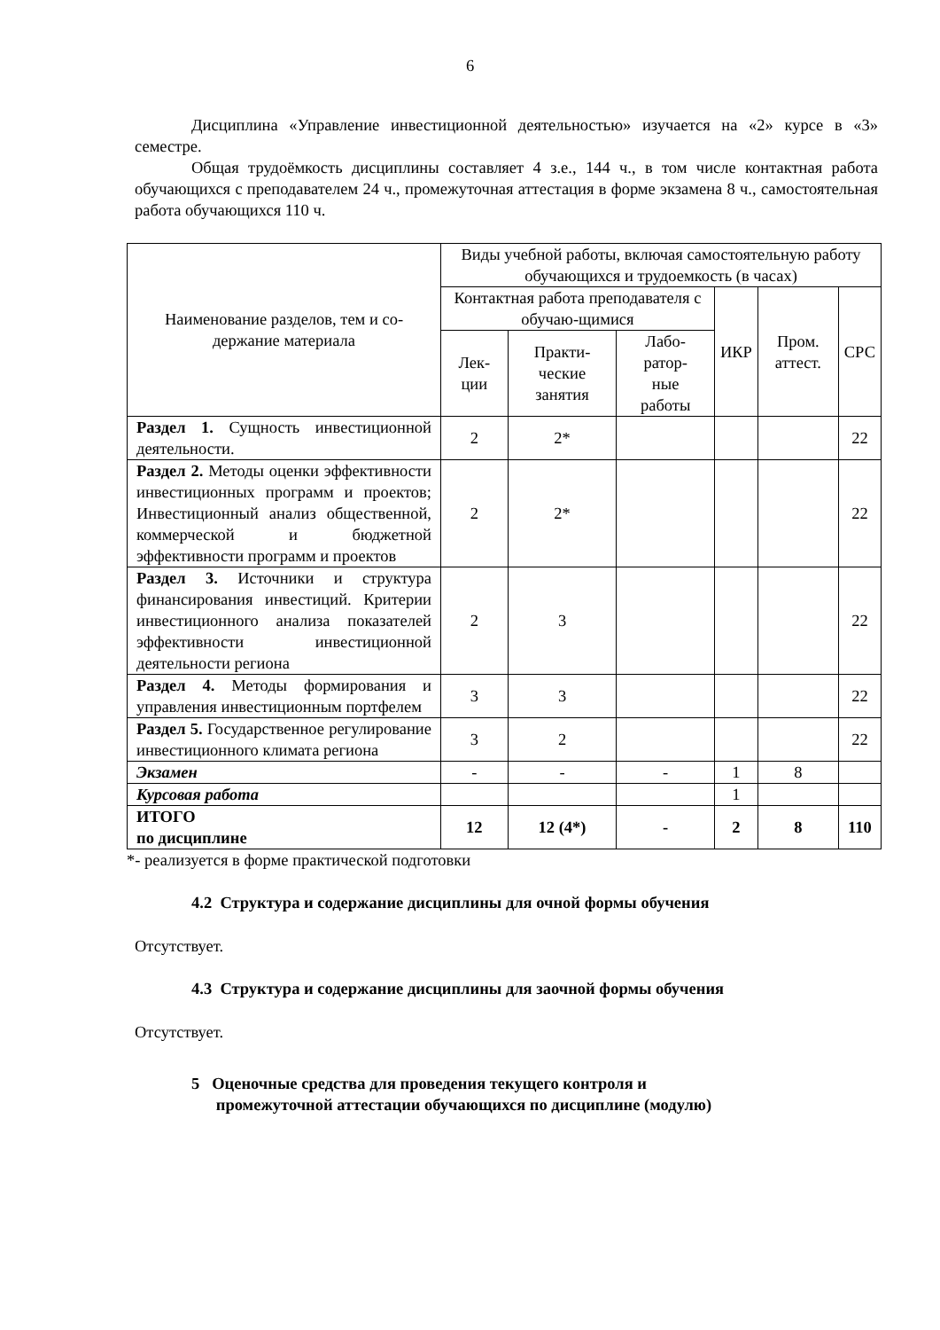6
Дисциплина «Управление инвестиционной деятельностью» изучается на «2» курсе в «3» семестре.
Общая трудоёмкость дисциплины составляет 4 з.е., 144 ч., в том числе контактная работа обучающихся с преподавателем 24 ч., промежуточная аттестация в форме экзамена 8 ч., самостоятельная работа обучающихся 110 ч.
| Наименование разделов, тем и со- держание материала | Виды учебной работы, включая самостоятельную работу обучающихся и трудоемкость (в часах) | | | | | |
| --- | --- | --- | --- | --- | --- | --- |
| | Контактная работа преподавателя с обучаю-щимися | | | ИКР | Пром. аттест. | СРС |
| | Лек- ции | Практи- ческие занятия | Лабо- ратор- ные работы | | | |
| Раздел 1. Сущность инвестиционной деятельности. | 2 | 2* | | | | 22 |
| Раздел 2. Методы оценки эффективности инвестиционных программ и проектов; Инвестиционный анализ общественной, коммерческой и бюджетной эффективности программ и проектов | 2 | 2* | | | | 22 |
| Раздел 3. Источники и структура финансирования инвестиций. Критерии инвестиционного анализа показателей эффективности инвестиционной деятельности региона | 2 | 3 | | | | 22 |
| Раздел 4. Методы формирования и управления инвестиционным портфелем | 3 | 3 | | | | 22 |
| Раздел 5. Государственное регулирование инвестиционного климата региона | 3 | 2 | | | | 22 |
| Экзамен | - | - | - | 1 | 8 | |
| Курсовая работа | | | | 1 | | |
| ИТОГО по дисциплине | 12 | 12 (4*) | - | 2 | 8 | 110 |
*- реализуется в форме практической подготовки
4.2 Структура и содержание дисциплины для очной формы обучения
Отсутствует.
4.3 Структура и содержание дисциплины для заочной формы обучения
Отсутствует.
5 Оценочные средства для проведения текущего контроля и
промежуточной аттестации обучающихся по дисциплине (модулю)